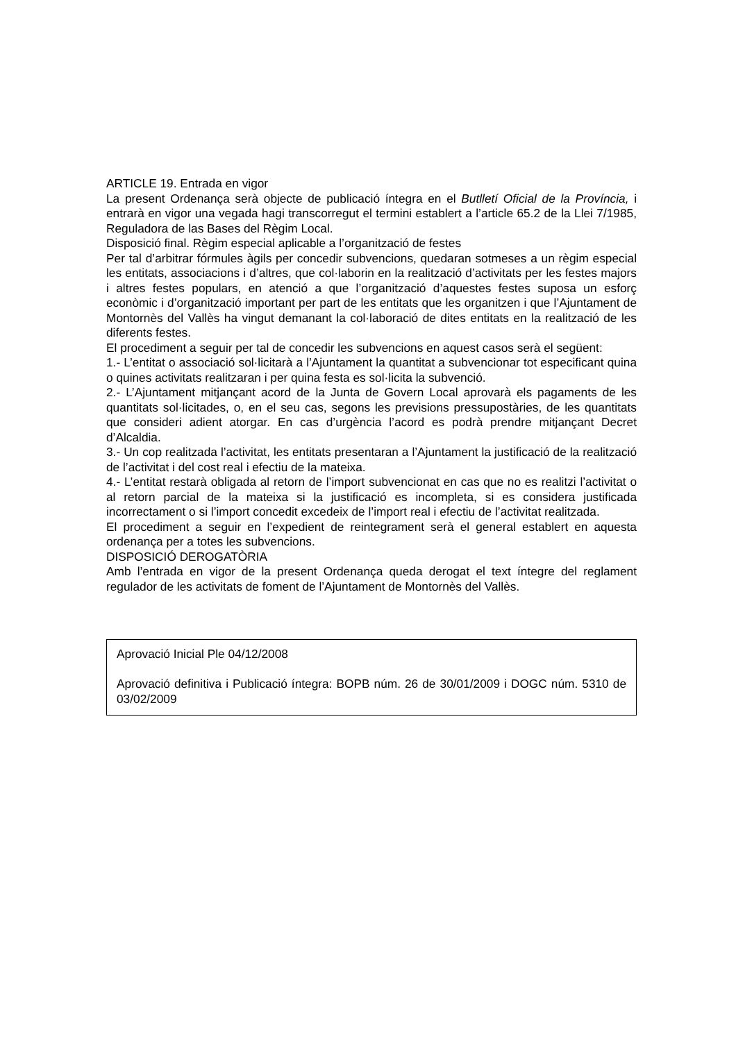ARTICLE 19. Entrada en vigor
La present Ordenança serà objecte de publicació íntegra en el Butlletí Oficial de la Província, i entrarà en vigor una vegada hagi transcorregut el termini establert a l’article 65.2 de la Llei 7/1985, Reguladora de las Bases del Règim Local.
Disposició final. Règim especial aplicable a l’organització de festes
Per tal d’arbitrar fórmules àgils per concedir subvencions, quedaran sotmeses a un règim especial les entitats, associacions i d’altres, que col·laborin en la realització d’activitats per les festes majors i altres festes populars, en atenció a que l’organització d’aquestes festes suposa un esforç econòmic i d’organització important per part de les entitats que les organitzen i que l’Ajuntament de Montornès del Vallès ha vingut demanant la col·laboració de dites entitats en la realització de les diferents festes.
El procediment a seguir per tal de concedir les subvencions en aquest casos serà el següent:
1.- L’entitat o associació sol·licitarà a l’Ajuntament la quantitat a subvencionar tot especificant quina o quines activitats realitzaran i per quina festa es sol·licita la subvenció.
2.- L’Ajuntament mitjançant acord de la Junta de Govern Local aprovarà els pagaments de les quantitats sol·licitades, o, en el seu cas, segons les previsions pressupostàries, de les quantitats que consideri adient atorgar. En cas d’urgència l’acord es podrà prendre mitjançant Decret d’Alcaldia.
3.- Un cop realitzada l’activitat, les entitats presentaran a l’Ajuntament la justificació de la realització de l’activitat i del cost real i efectiu de la mateixa.
4.- L’entitat restarà obligada al retorn de l’import subvencionat en cas que no es realitzi l’activitat o al retorn parcial de la mateixa si la justificació es incompleta, si es considera justificada incorrectament o si l’import concedit excedeix de l’import real i efectiu de l’activitat realitzada.
El procediment a seguir en l’expedient de reintegrament serà el general establert en aquesta ordenança per a totes les subvencions.
DISPOSICIÓ DEROGATÒRIA
Amb l’entrada en vigor de la present Ordenança queda derogat el text íntegre del reglament regulador de les activitats de foment de l’Ajuntament de Montornès del Vallès.
Aprovació Inicial Ple 04/12/2008
Aprovació definitiva i Publicació íntegra: BOPB núm. 26 de 30/01/2009 i DOGC núm. 5310 de 03/02/2009